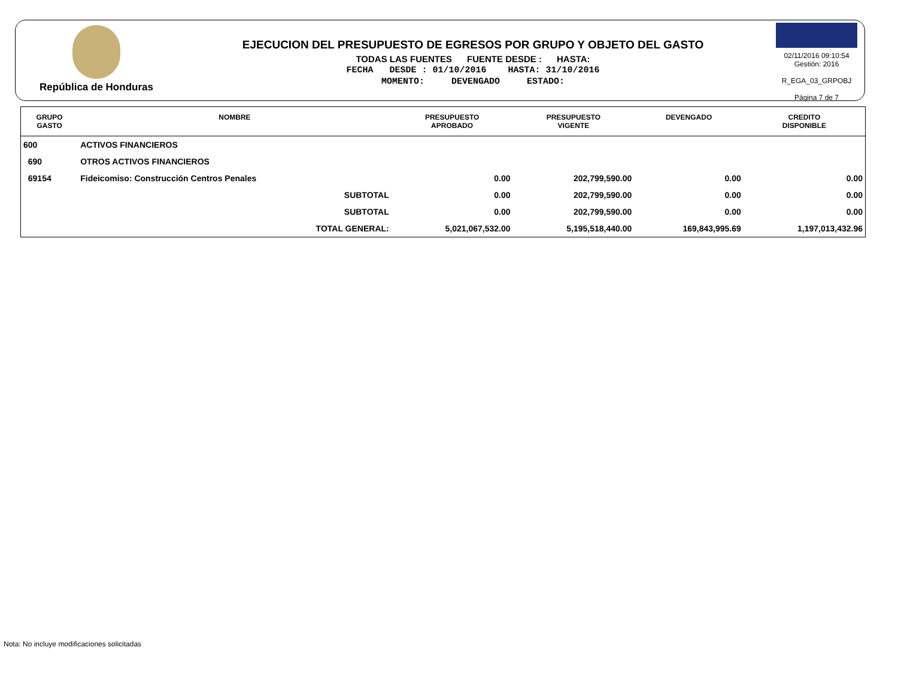República de Honduras
EJECUCION DEL PRESUPUESTO DE EGRESOS POR GRUPO Y OBJETO DEL GASTO
TODAS LAS FUENTES FUENTE DESDE : HASTA:
FECHA DESDE : 01/10/2016 HASTA: 31/10/2016
MOMENTO: DEVENGADO ESTADO:
02/11/2016 09:10:54
Gestión: 2016
R_EGA_03_GRPOBJ
Página 7 de 7
| GRUPO GASTO | NOMBRE | PRESUPUESTO APROBADO | PRESUPUESTO VIGENTE | DEVENGADO | CREDITO DISPONIBLE |
| --- | --- | --- | --- | --- | --- |
| 600 | ACTIVOS FINANCIEROS | | | | |
| 690 | OTROS ACTIVOS FINANCIEROS | | | | |
| 69154 | Fideicomiso: Construcción Centros Penales | 0.00 | 202,799,590.00 | 0.00 | 0.00 |
| | SUBTOTAL | 0.00 | 202,799,590.00 | 0.00 | 0.00 |
| | SUBTOTAL | 0.00 | 202,799,590.00 | 0.00 | 0.00 |
| | TOTAL GENERAL: | 5,021,067,532.00 | 5,195,518,440.00 | 169,843,995.69 | 1,197,013,432.96 |
Nota: No incluye modificaciones solicitadas